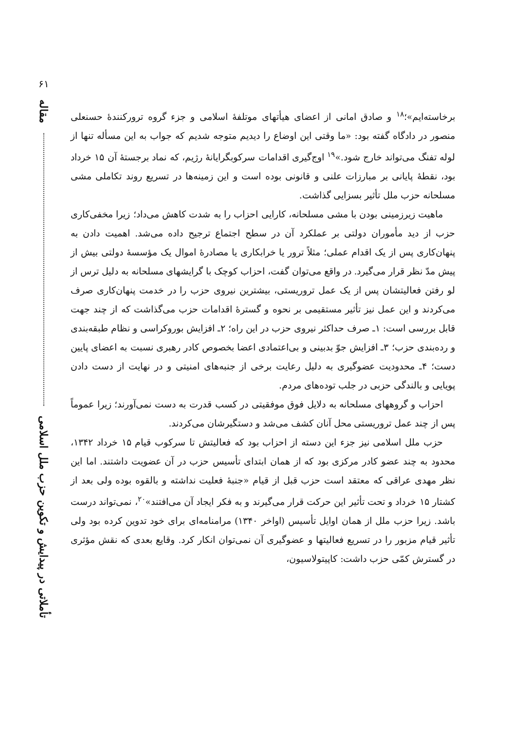۶۱
مقاله
تأملاتی در پیدایش و تکوین حزب ملل اسلامی
برخاسته‌ایم»؛<sup>۱۸</sup> و صادق امانی از اعضای هیأتهای موتلفهٔ اسلامی و جزء گروه ترورکنندهٔ حسنعلی منصور در دادگاه گفته بود: «ما وقتی این اوضاع را دیدیم متوجه شدیم که جواب به این مسأله تنها از لوله تفنگ می‌تواند خارج شود.»<sup>۱۹</sup> اوج‌گیری اقدامات سرکوبگرایانهٔ رژیم، که نماد برجستهٔ آن ۱۵ خرداد بود، نقطهٔ پایانی بر مبارزات علنی و قانونی بوده است و این زمینه‌ها در تسریع روند تکاملی مشی مسلحانه حزب ملل تأثیر بسزایی گذاشت.
ماهیت زیرزمینی بودن با مشی مسلحانه، کارایی احزاب را به شدت کاهش می‌داد؛ زیرا مخفی‌کاری حزب از دید مأموران دولتی بر عملکرد آن در سطح اجتماع ترجیح داده می‌شد. اهمیت دادن به پنهان‌کاری پس از یک اقدام عملی؛ مثلاً ترور یا خرابکاری یا مصادرهٔ اموال یک مؤسسهٔ دولتی بیش از پیش مدّ نظر قرار می‌گیرد. در واقع می‌توان گفت، احزاب کوچک با گرایشهای مسلحانه به دلیل ترس از لو رفتن فعالیتشان پس از یک عمل تروریستی، بیشترین نیروی حزب را در خدمت پنهان‌کاری صرف می‌کردند و این عمل نیز تأثیر مستقیمی بر نحوه و گسترهٔ اقدامات حزب می‌گذاشت که از چند جهت قابل بررسی است: ۱ـ صرف حداکثر نیروی حزب در این راه؛ ۲ـ افزایش بوروکراسی و نظام طبقه‌بندی و رده‌بندی حزب؛ ۳ـ افزایش جوّ بدبینی و بی‌اعتمادی اعضا بخصوص کادر رهبری نسبت به اعضای پایین دست؛ ۴ـ محدودیت عضوگیری به دلیل رعایت برخی از جنبه‌های امنیتی و در نهایت از دست دادن پویایی و بالندگی حزبی در جلب توده‌های مردم.
احزاب و گروههای مسلحانه به دلایل فوق موفقیتی در کسب قدرت به دست نمی‌آورند؛ زیرا عموماً پس از چند عمل تروریستی محل آنان کشف می‌شد و دستگیرشان می‌کردند.
حزب ملل اسلامی نیز جزء این دسته از احزاب بود که فعالیتش تا سرکوب قیام ۱۵ خرداد ۱۳۴۲، محدود به چند عضو کادر مرکزی بود که از همان ابتدای تأسیس حزب در آن عضویت داشتند. اما این نظر مهدی عراقی که معتقد است حزب قبل از قیام «جنبهٔ فعلیت نداشته و بالقوه بوده ولی بعد از کشتار ۱۵ خرداد و تحت تأثیر این حرکت قرار می‌گیرند و به فکر ایجاد آن می‌افتند»<sup>۲۰</sup>، نمی‌تواند درست باشد. زیرا حزب ملل از همان اوایل تأسیس (اواخر ۱۳۴۰) مرامنامه‌ای برای خود تدوین کرده بود ولی تأثیر قیام مزبور را در تسریع فعالیتها و عضوگیری آن نمی‌توان انکار کرد. وقایع بعدی که نقش مؤثری در گسترش کمّی حزب داشت: کاپیتولاسیون،